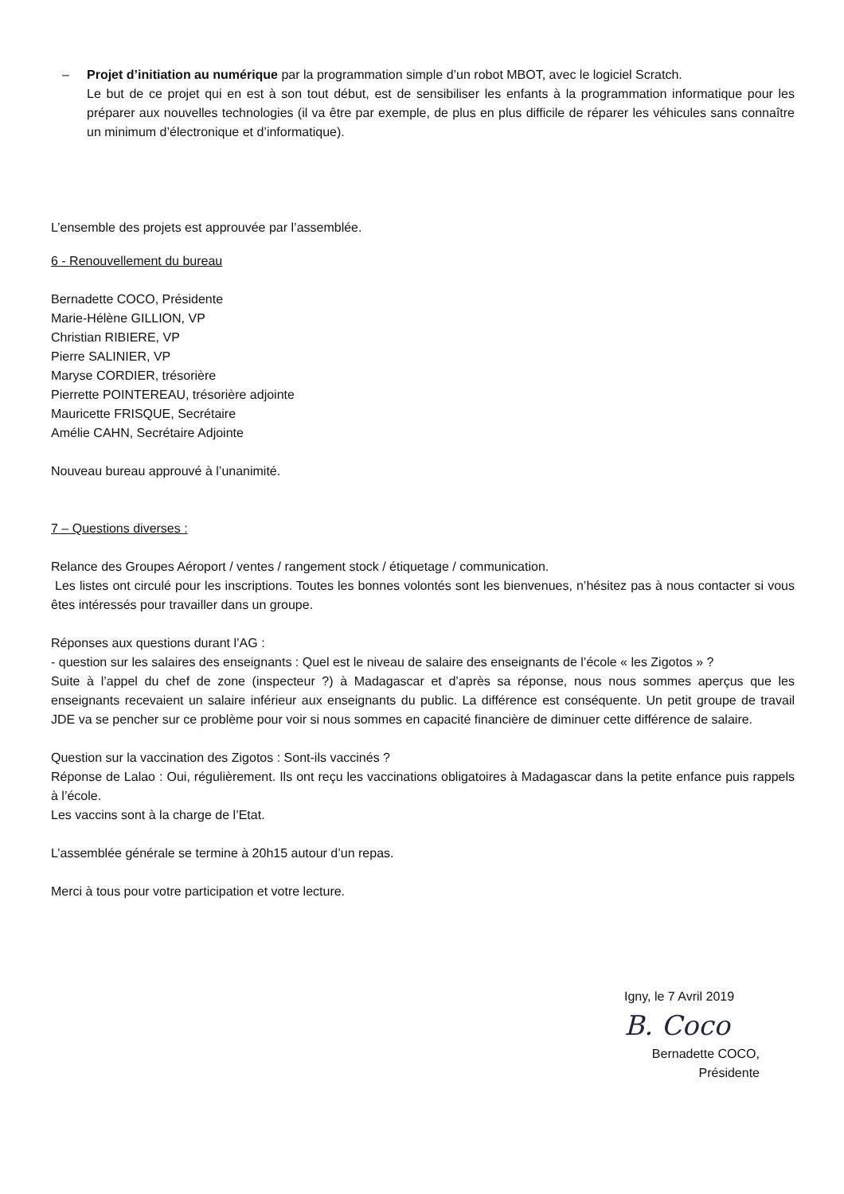– Projet d’initiation au numérique par la programmation simple d’un robot MBOT, avec le logiciel Scratch.
Le but de ce projet qui en est à son tout début, est de sensibiliser les enfants à la programmation informatique pour les préparer aux nouvelles technologies (il va être par exemple, de plus en plus difficile de réparer les véhicules sans connaître un minimum d’électronique et d’informatique).
L’ensemble des projets est approuvée par l’assemblée.
6 - Renouvellement du bureau
Bernadette COCO, Présidente
Marie-Hélène GILLION, VP
Christian RIBIERE, VP
Pierre SALINIER, VP
Maryse CORDIER, trésorière
Pierrette POINTEREAU, trésorière adjointe
Mauricette FRISQUE, Secrétaire
Amélie CAHN, Secrétaire Adjointe
Nouveau bureau approuvé à l’unanimité.
7 – Questions diverses :
Relance des Groupes Aéroport / ventes / rangement stock / étiquetage / communication.
Les listes ont circulé pour les inscriptions. Toutes les bonnes volontés sont les bienvenues, n’hésitez pas à nous contacter si vous êtes intéressés pour travailler dans un groupe.
Réponses aux questions durant l’AG :
- question sur les salaires des enseignants : Quel est le niveau de salaire des enseignants de l’école « les Zigotos » ?
Suite à l’appel du chef de zone (inspecteur ?) à Madagascar et d’après sa réponse, nous nous sommes aperçus que les enseignants recevaient un salaire inférieur aux enseignants du public. La différence est conséquente. Un petit groupe de travail JDE va se pencher sur ce problème pour voir si nous sommes en capacité financière de diminuer cette différence de salaire.
Question sur la vaccination des Zigotos : Sont-ils vaccinés ?
Réponse de Lalao : Oui, régulièrement. Ils ont reçu les vaccinations obligatoires à Madagascar dans la petite enfance puis rappels à l’école.
Les vaccins sont à la charge de l’Etat.
L’assemblée générale se termine à 20h15 autour d’un repas.
Merci à tous pour votre participation et votre lecture.
Igny, le 7 Avril 2019
B. Coco
Bernadette COCO,
Présidente